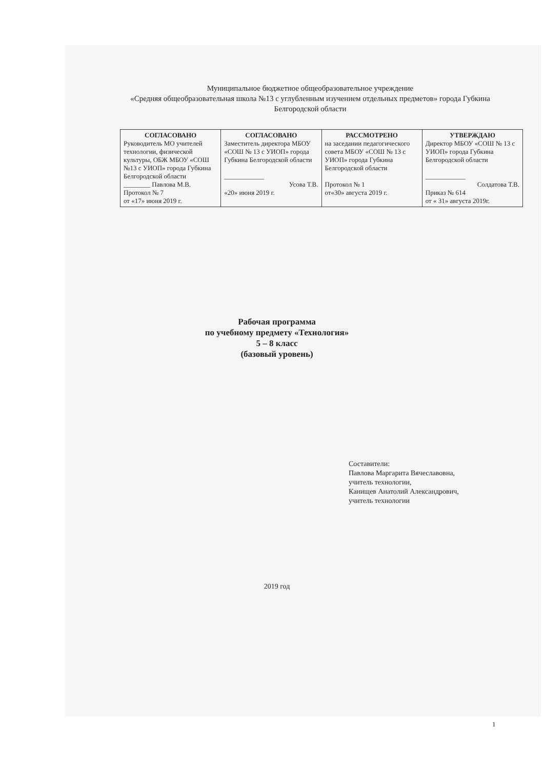Муниципальное бюджетное общеобразовательное учреждение
«Средняя общеобразовательная школа №13 с углубленным изучением отдельных предметов» города Губкина Белгородской области
| СОГЛАСОВАНО Руководитель МО учителей технологии, физической культуры, ОБЖ МБОУ «СОШ №13 с УИОП» города Губкина Белгородской области ________ Павлова М.В. Протокол № 7 от «17» июня 2019 г. | СОГЛАСОВАНО Заместитель директора МБОУ «СОШ № 13 с УИОП» города Губкина Белгородской области ____________ Усова Т.В. «20» июня 2019 г. | РАССМОТРЕНО на заседании педагогического совета МБОУ «СОШ № 13 с УИОП» города Губкина Белгородской области Протокол № 1 от«30» августа 2019 г. | УТВЕРЖДАЮ Директор МБОУ «СОШ № 13 с УИОП» города Губкина Белгородской области ____________ Солдатова Т.В. Приказ № 614 от « 31» августа 2019г. |
Рабочая программа
по учебному предмету «Технология»
5 – 8 класс
(базовый уровень)
Составители:
Павлова Маргарита Вячеславовна,
учитель технологии,
Канищев Анатолий Александрович,
учитель технологии
2019 год
1